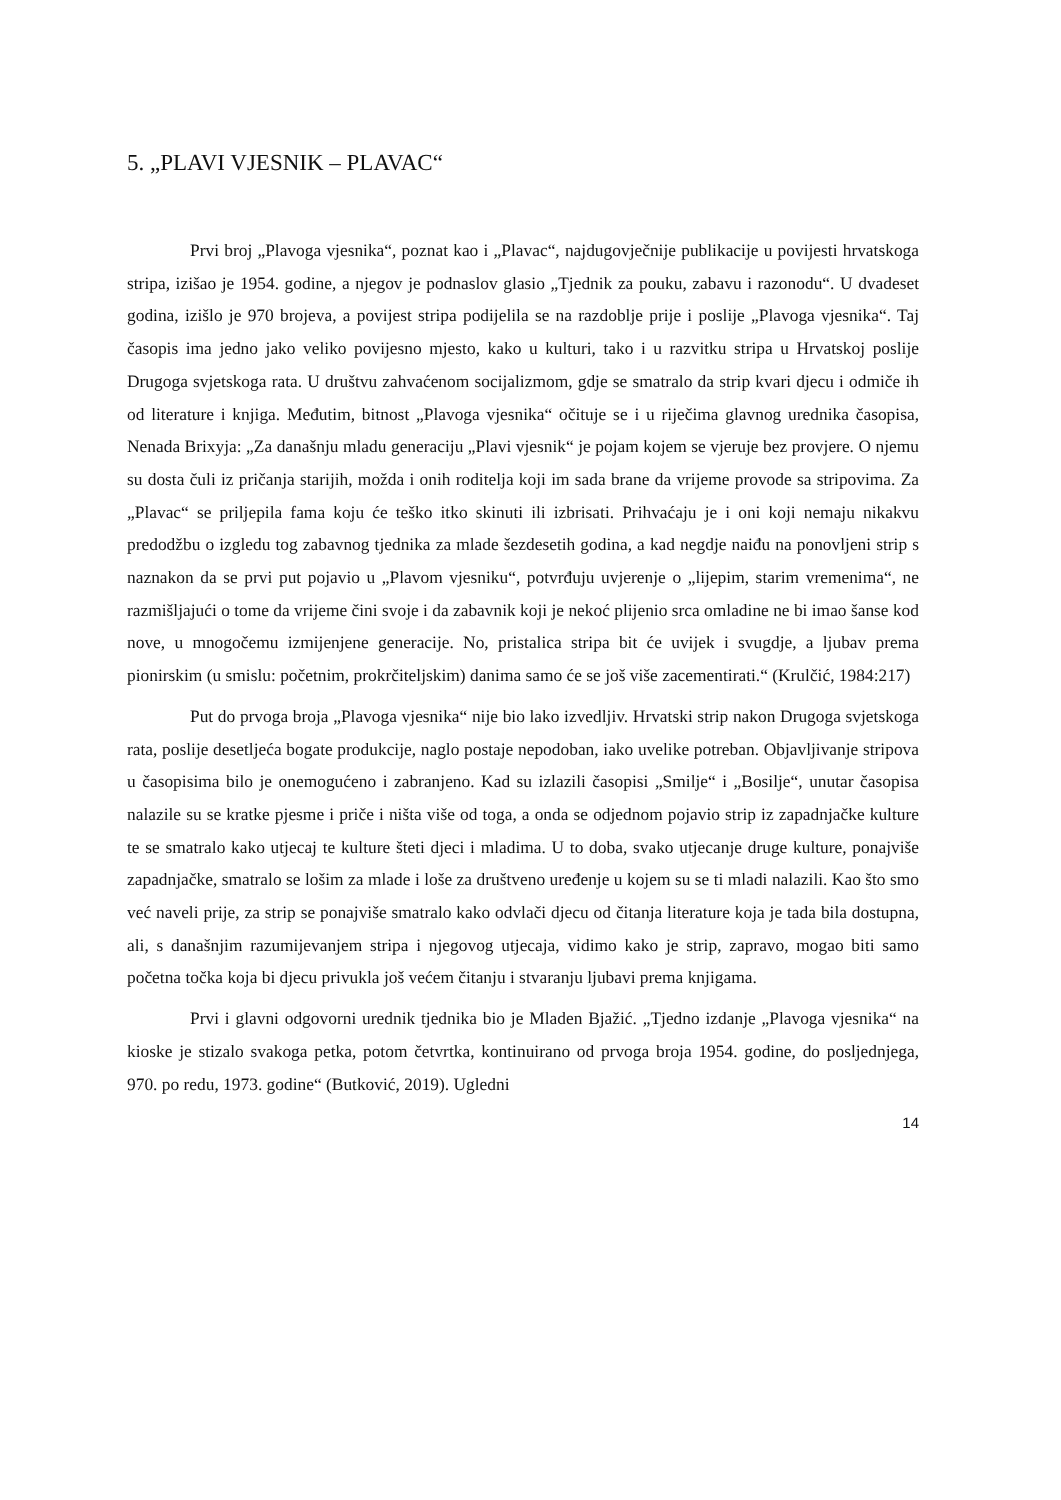5. „PLAVI VJESNIK – PLAVAC“
Prvi broj „Plavoga vjesnika“, poznat kao i „Plavac“, najdugovječnije publikacije u povijesti hrvatskoga stripa, izišao je 1954. godine, a njegov je podnaslov glasio „Tjednik za pouku, zabavu i razonodu“. U dvadeset godina, izišlo je 970 brojeva, a povijest stripa podijelila se na razdoblje prije i poslije „Plavoga vjesnika“. Taj časopis ima jedno jako veliko povijesno mjesto, kako u kulturi, tako i u razvitku stripa u Hrvatskoj poslije Drugoga svjetskoga rata. U društvu zahvaćenom socijalizmom, gdje se smatralo da strip kvari djecu i odmiče ih od literature i knjiga. Međutim, bitnost „Plavoga vjesnika“ očituje se i u riječima glavnog urednika časopisa, Nenada Brixyja: „Za današnju mladu generaciju „Plavi vjesnik“ je pojam kojem se vjeruje bez provjere. O njemu su dosta čuli iz pričanja starijih, možda i onih roditelja koji im sada brane da vrijeme provode sa stripovima. Za „Plavac“ se priljepila fama koju će teško itko skinuti ili izbrisati. Prihvaćaju je i oni koji nemaju nikakvu predodžbu o izgledu tog zabavnog tjednika za mlade šezdesetih godina, a kad negdje naiđu na ponovljeni strip s naznakon da se prvi put pojavio u „Plavom vjesniku“, potvrđuju uvjerenje o „lijepim, starim vremenima“, ne razmišljajući o tome da vrijeme čini svoje i da zabavnik koji je nekoć plijenio srca omladine ne bi imao šanse kod nove, u mnogočemu izmijenjene generacije. No, pristalica stripa bit će uvijek i svugdje, a ljubav prema pionirskim (u smislu: početnim, prokrčiteljskim) danima samo će se još više zacementirati.“ (Krulčić, 1984:217)
Put do prvoga broja „Plavoga vjesnika“ nije bio lako izvedljiv. Hrvatski strip nakon Drugoga svjetskoga rata, poslije desetljeća bogate produkcije, naglo postaje nepodoban, iako uvelike potreban. Objavljivanje stripova u časopisima bilo je onemogućeno i zabranjeno. Kad su izlazili časopisi „Smilje“ i „Bosilje“, unutar časopisa nalazile su se kratke pjesme i priče i ništa više od toga, a onda se odjednom pojavio strip iz zapadnjačke kulture te se smatralo kako utjecaj te kulture šteti djeci i mladima. U to doba, svako utjecanje druge kulture, ponajviše zapadnjačke, smatralo se lošim za mlade i loše za društveno uređenje u kojem su se ti mladi nalazili. Kao što smo već naveli prije, za strip se ponajviše smatralo kako odvlači djecu od čitanja literature koja je tada bila dostupna, ali, s današnjim razumijevanjem stripa i njegovog utjecaja, vidimo kako je strip, zapravo, mogao biti samo početna točka koja bi djecu privukla još većem čitanju i stvaranju ljubavi prema knjigama.
Prvi i glavni odgovorni urednik tjednika bio je Mladen Bjažić. „Tjedno izdanje „Plavoga vjesnika“ na kioske je stizalo svakoga petka, potom četvrtka, kontinuirano od prvoga broja 1954. godine, do posljednjega, 970. po redu, 1973. godine“ (Butković, 2019). Ugledni
14